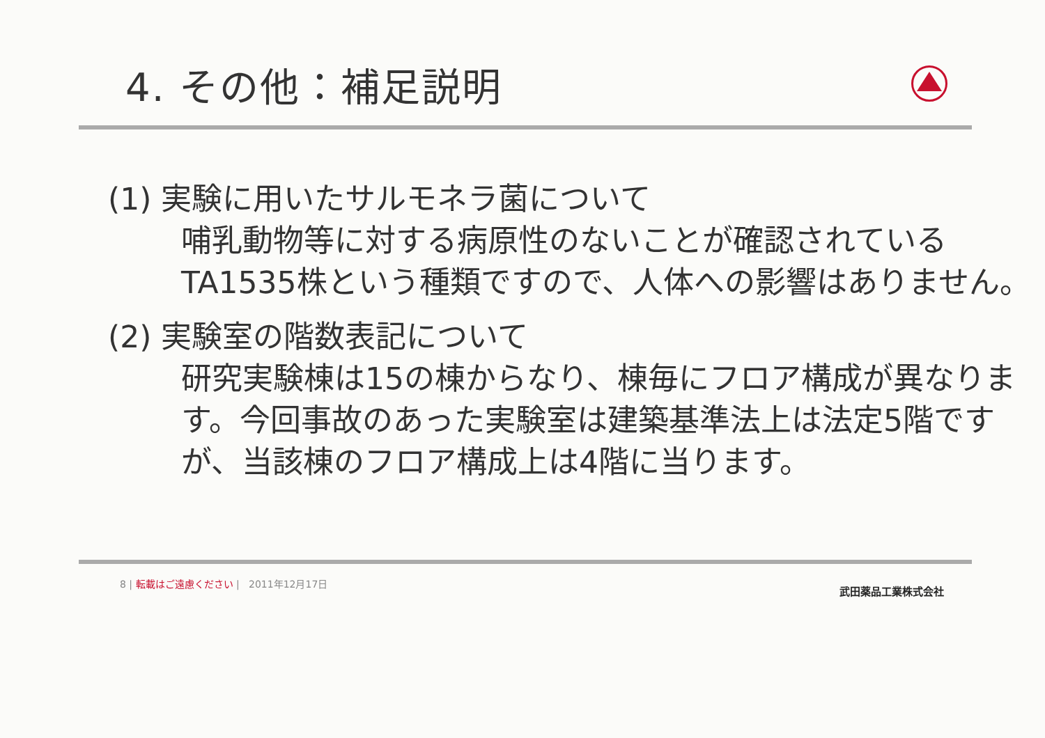4. その他：補足説明
(1) 実験に用いたサルモネラ菌について
哺乳動物等に対する病原性のないことが確認されているTA1535株という種類ですので、人体への影響はありません。
(2) 実験室の階数表記について
研究実験棟は15の棟からなり、棟毎にフロア構成が異なります。今回事故のあった実験室は建築基準法上は法定5階ですが、当該棟のフロア構成上は4階に当ります。
8 | 転載はご遠慮ください | 2011年12月17日
武田薬品工業株式会社